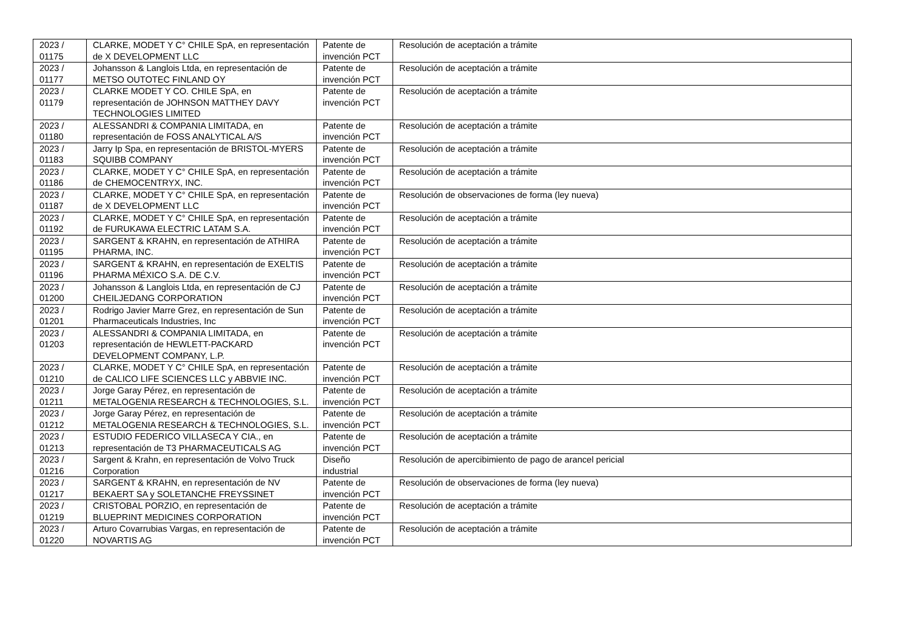| 2023 / 01175 | CLARKE, MODET Y C° CHILE SpA, en representación de X DEVELOPMENT LLC | Patente de invención PCT | Resolución de aceptación a trámite |
| 2023 / 01177 | Johansson & Langlois Ltda, en representación de METSO OUTOTEC FINLAND OY | Patente de invención PCT | Resolución de aceptación a trámite |
| 2023 / 01179 | CLARKE MODET Y CO. CHILE SpA, en representación de JOHNSON MATTHEY DAVY TECHNOLOGIES LIMITED | Patente de invención PCT | Resolución de aceptación a trámite |
| 2023 / 01180 | ALESSANDRI & COMPANIA LIMITADA, en representación de FOSS ANALYTICAL A/S | Patente de invención PCT | Resolución de aceptación a trámite |
| 2023 / 01183 | Jarry Ip Spa, en representación de BRISTOL-MYERS SQUIBB COMPANY | Patente de invención PCT | Resolución de aceptación a trámite |
| 2023 / 01186 | CLARKE, MODET Y C° CHILE SpA, en representación de CHEMOCENTRYX, INC. | Patente de invención PCT | Resolución de aceptación a trámite |
| 2023 / 01187 | CLARKE, MODET Y C° CHILE SpA, en representación de X DEVELOPMENT LLC | Patente de invención PCT | Resolución de observaciones de forma (ley nueva) |
| 2023 / 01192 | CLARKE, MODET Y C° CHILE SpA, en representación de FURUKAWA ELECTRIC LATAM S.A. | Patente de invención PCT | Resolución de aceptación a trámite |
| 2023 / 01195 | SARGENT & KRAHN, en representación de ATHIRA PHARMA, INC. | Patente de invención PCT | Resolución de aceptación a trámite |
| 2023 / 01196 | SARGENT & KRAHN, en representación de EXELTIS PHARMA MÉXICO S.A. DE C.V. | Patente de invención PCT | Resolución de aceptación a trámite |
| 2023 / 01200 | Johansson & Langlois Ltda, en representación de CJ CHEILJEDANG CORPORATION | Patente de invención PCT | Resolución de aceptación a trámite |
| 2023 / 01201 | Rodrigo Javier Marre Grez, en representación de Sun Pharmaceuticals Industries, Inc | Patente de invención PCT | Resolución de aceptación a trámite |
| 2023 / 01203 | ALESSANDRI & COMPANIA LIMITADA, en representación de HEWLETT-PACKARD DEVELOPMENT COMPANY, L.P. | Patente de invención PCT | Resolución de aceptación a trámite |
| 2023 / 01210 | CLARKE, MODET Y C° CHILE SpA, en representación de CALICO LIFE SCIENCES LLC y ABBVIE INC. | Patente de invención PCT | Resolución de aceptación a trámite |
| 2023 / 01211 | Jorge Garay Pérez, en representación de METALOGENIA RESEARCH & TECHNOLOGIES, S.L. | Patente de invención PCT | Resolución de aceptación a trámite |
| 2023 / 01212 | Jorge Garay Pérez, en representación de METALOGENIA RESEARCH & TECHNOLOGIES, S.L. | Patente de invención PCT | Resolución de aceptación a trámite |
| 2023 / 01213 | ESTUDIO FEDERICO VILLASECA Y CIA., en representación de T3 PHARMACEUTICALS AG | Patente de invención PCT | Resolución de aceptación a trámite |
| 2023 / 01216 | Sargent & Krahn, en representación de Volvo Truck Corporation | Diseño industrial | Resolución de apercibimiento de pago de arancel pericial |
| 2023 / 01217 | SARGENT & KRAHN, en representación de NV BEKAERT SA y SOLETANCHE FREYSSINET | Patente de invención PCT | Resolución de observaciones de forma (ley nueva) |
| 2023 / 01219 | CRISTOBAL PORZIO, en representación de BLUEPRINT MEDICINES CORPORATION | Patente de invención PCT | Resolución de aceptación a trámite |
| 2023 / 01220 | Arturo Covarrubias Vargas, en representación de NOVARTIS AG | Patente de invención PCT | Resolución de aceptación a trámite |